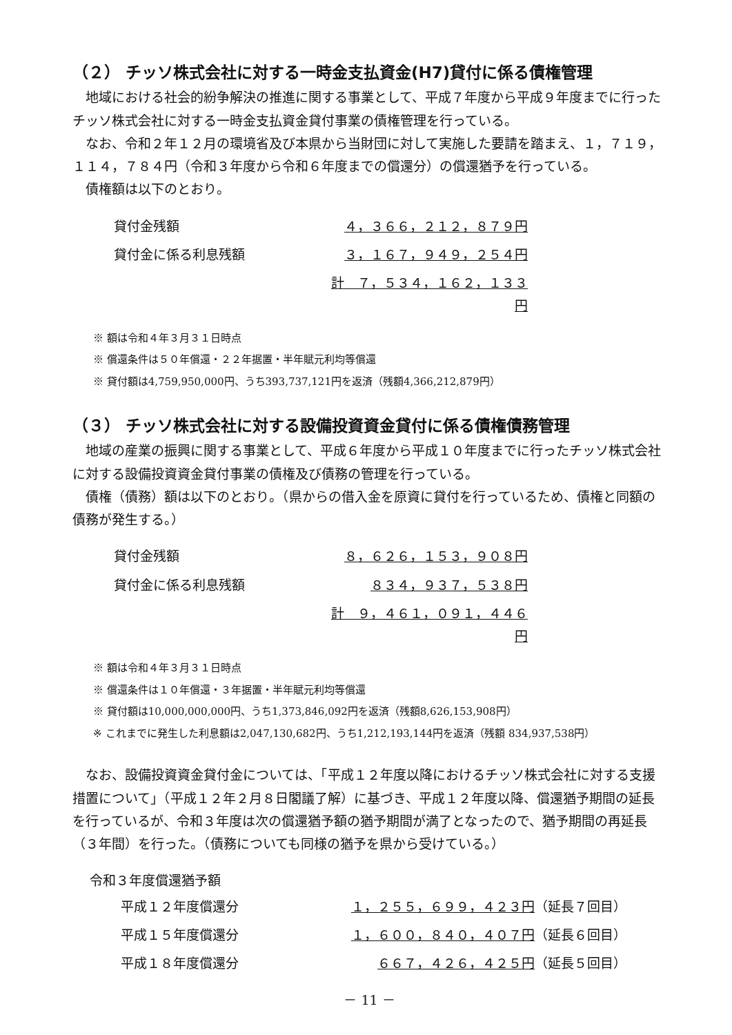（２） チッソ株式会社に対する一時金支払資金(H7)貸付に係る債権管理
地域における社会的紛争解決の推進に関する事業として、平成７年度から平成９年度までに行ったチッソ株式会社に対する一時金支払資金貸付事業の債権管理を行っている。
なお、令和２年１２月の環境省及び本県から当財団に対して実施した要請を踏まえ、１，７１９，１１４，７８４円（令和３年度から令和６年度までの償還分）の償還猶予を行っている。
債権額は以下のとおり。
| 貸付金残額 | ４，３６６，２１２，８７９円 |
| 貸付金に係る利息残額 | ３，１６７，９４９，２５４円 |
| | 計 ７，５３４，１６２，１３３円 |
※ 額は令和４年３月３１日時点
※ 償還条件は５０年償還・２２年据置・半年賦元利均等償還
※ 貸付額は4,759,950,000円、うち393,737,121円を返済（残額4,366,212,879円）
（３） チッソ株式会社に対する設備投資資金貸付に係る債権債務管理
地域の産業の振興に関する事業として、平成６年度から平成１０年度までに行ったチッソ株式会社に対する設備投資資金貸付事業の債権及び債務の管理を行っている。
債権（債務）額は以下のとおり。（県からの借入金を原資に貸付を行っているため、債権と同額の債務が発生する。）
| 貸付金残額 | ８，６２６，１５３，９０８円 |
| 貸付金に係る利息残額 | ８３４，９３７，５３８円 |
| | 計 ９，４６１，０９１，４４６円 |
※ 額は令和４年３月３１日時点
※ 償還条件は１０年償還・３年据置・半年賦元利均等償還
※ 貸付額は10,000,000,000円、うち1,373,846,092円を返済（残額8,626,153,908円）
※ これまでに発生した利息額は2,047,130,682円、うち1,212,193,144円を返済（残額 834,937,538円）
なお、設備投資資金貸付金については、「平成１２年度以降におけるチッソ株式会社に対する支援措置について」（平成１２年２月８日閣議了解）に基づき、平成１２年度以降、償還猶予期間の延長を行っているが、令和３年度は次の償還猶予額の猶予期間が満了となったので、猶予期間の再延長（３年間）を行った。（債務についても同様の猶予を県から受けている。）
令和３年度償還猶予額
| 平成１２年度償還分 | １，２５５，６９９，４２３円 | （延長７回目） |
| 平成１５年度償還分 | １，６００，８４０，４０７円 | （延長６回目） |
| 平成１８年度償還分 | ６６７，４２６，４２５円 | （延長５回目） |
－ 11 －